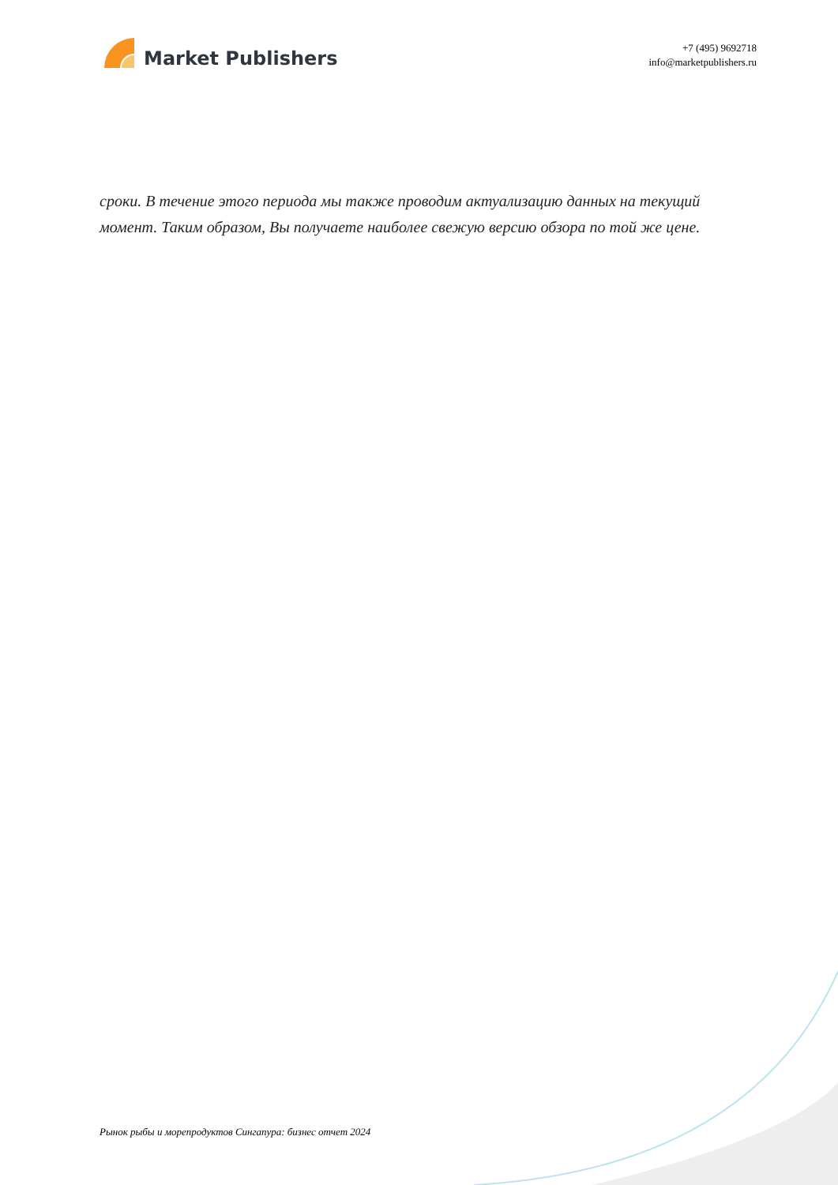Market Publishers
+7 (495) 9692718
info@marketpublishers.ru
сроки. В течение этого периода мы также проводим актуализацию данных на текущий момент. Таким образом, Вы получаете наиболее свежую версию обзора по той же цене.
Рынок рыбы и морепродуктов Сингапура: бизнес отчет 2024